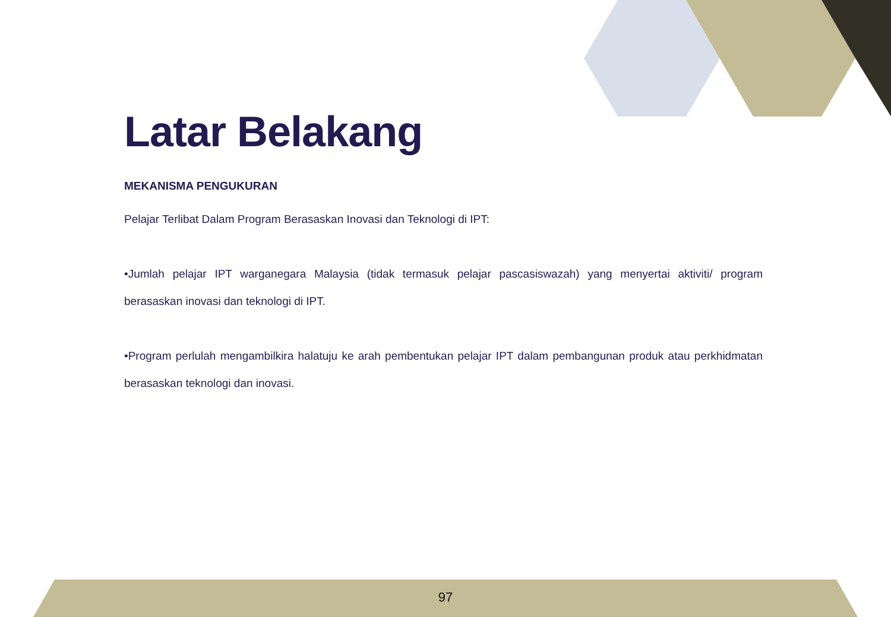Latar Belakang
MEKANISMA PENGUKURAN
Pelajar Terlibat Dalam Program Berasaskan Inovasi dan Teknologi di IPT:
•Jumlah pelajar IPT warganegara Malaysia (tidak termasuk pelajar pascasiswazah) yang menyertai aktiviti/ program berasaskan inovasi dan teknologi di IPT.
•Program perlulah mengambilkira halatuju ke arah pembentukan pelajar IPT dalam pembangunan produk atau perkhidmatan berasaskan teknologi dan inovasi.
97